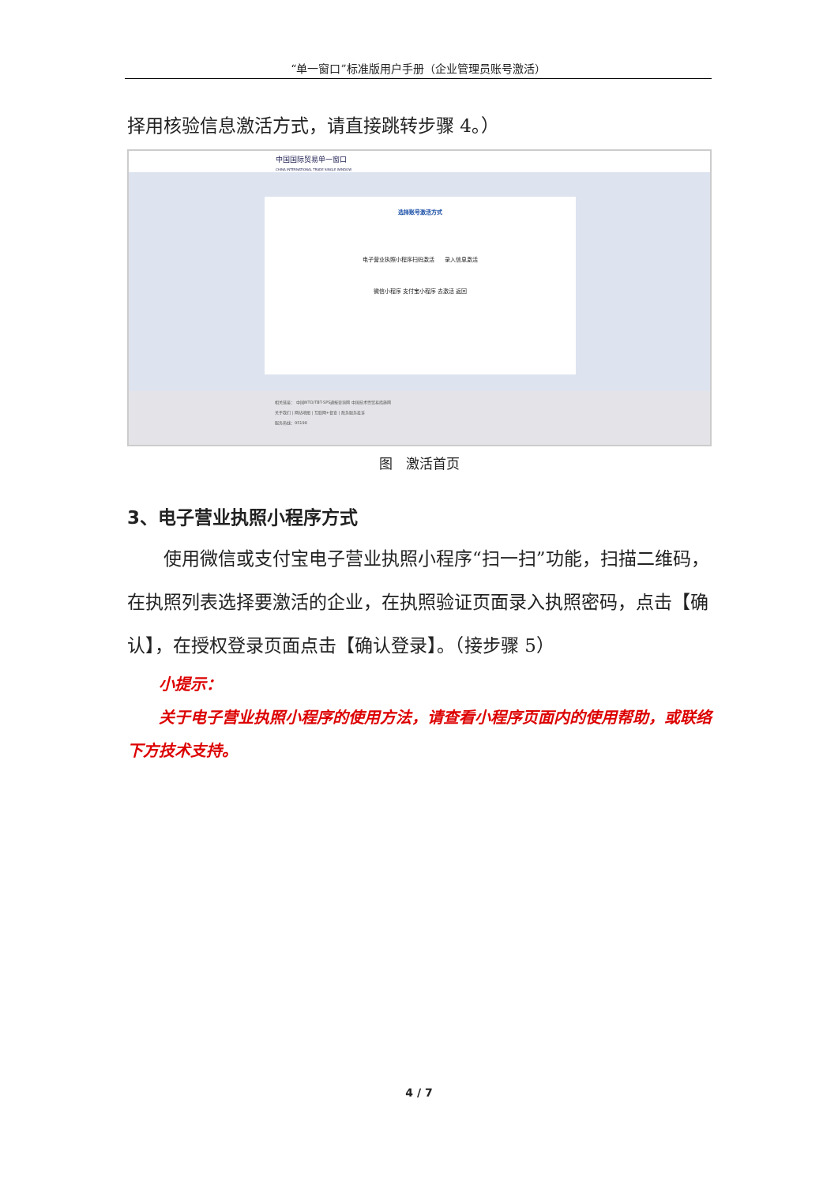“单一窗口”标准版用户手册（企业管理员账号激活）
择用核验信息激活方式，请直接跳转步骤 4。）
中国国际贸易单一窗口
CHINA INTERNATIONAL TRADE SINGLE WINDOW
选择账号激活方式
电子营业执照小程序扫码激活 录入信息激活
微信小程序 支付宝小程序 去激活 返回
相关链接： 中国WTO/TBT-SPS通报咨询网 中国技术性贸易措施网
关于我们 | 网站地图 | 互联网+督查 | 政务服务投诉
服务热线：95198
图　激活首页
3、电子营业执照小程序方式
使用微信或支付宝电子营业执照小程序“扫一扫”功能，扫描二维码，在执照列表选择要激活的企业，在执照验证页面录入执照密码，点击【确认】，在授权登录页面点击【确认登录】。（接步骤 5）
小提示：
关于电子营业执照小程序的使用方法，请查看小程序页面内的使用帮助，或联络下方技术支持。
4 / 7